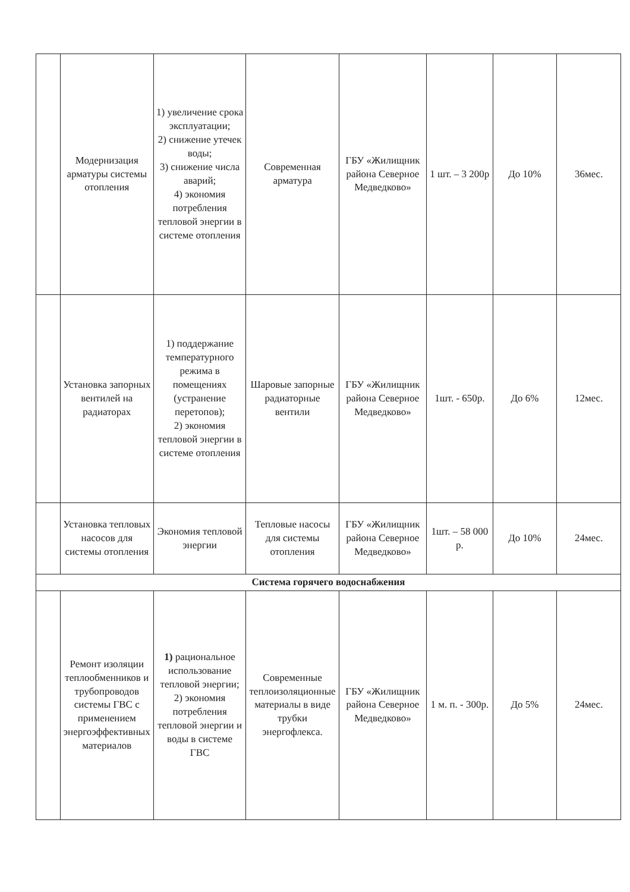| | Модернизация арматуры системы отопления | 1) увеличение срока эксплуатации; 2) снижение утечек воды; 3) снижение числа аварий; 4) экономия потребления тепловой энергии в системе отопления | Современная арматура | ГБУ «Жилищник района Северное Медведково» | 1 шт. – 3 200р | До 10% | 36мес. |
| | Установка запорных вентилей на радиаторах | 1) поддержание температурного режима в помещениях (устранение перетопов); 2) экономия тепловой энергии в системе отопления | Шаровые запорные радиаторные вентили | ГБУ «Жилищник района Северное Медведково» | 1шт. - 650р. | До 6% | 12мес. |
| | Установка тепловых насосов для системы отопления | Экономия тепловой энергии | Тепловые насосы для системы отопления | ГБУ «Жилищник района Северное Медведково» | 1шт. – 58 000 р. | До 10% | 24мес. |
| Система горячего водоснабжения | | | | | | | |
| | Ремонт изоляции теплообменников и трубопроводов системы ГВС с применением энергоэффективных материалов | 1) рациональное использование тепловой энергии; 2) экономия потребления тепловой энергии и воды в системе ГВС | Современные теплоизоляционные материалы в виде трубки энергофлекса. | ГБУ «Жилищник района Северное Медведково» | 1 м. п. - 300р. | До 5% | 24мес. |